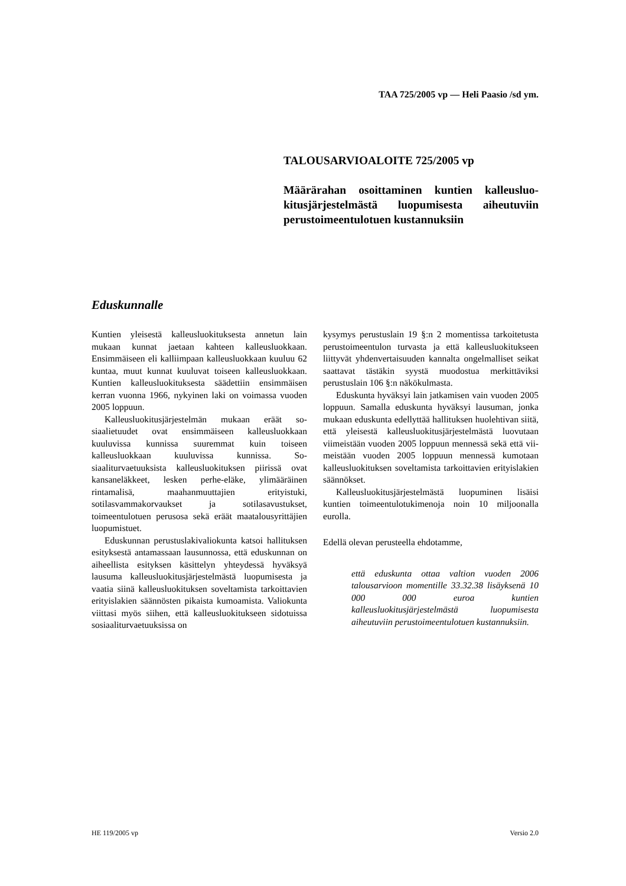TAA 725/2005 vp — Heli Paasio /sd ym.
TALOUSARVIOALOITE 725/2005 vp
Määrärahan osoittaminen kuntien kalleusluo­kitusjärjestelmästä luopumisesta aiheutuviin perustoimeentulotuen kustannuksiin
Eduskunnalle
Kuntien yleisestä kalleusluokituksesta annetun lain mukaan kunnat jaetaan kahteen kalleusluok­kaan. Ensimmäiseen eli kalliimpaan kalleusluok­kaan kuuluu 62 kuntaa, muut kunnat kuuluvat toiseen kalleusluokkaan. Kuntien kalleusluoki­tuksesta säädettiin ensimmäisen kerran vuonna 1966, nykyinen laki on voimassa vuoden 2005 loppuun.
Kalleusluokitusjärjestelmän mukaan eräät so­siaalietuudet ovat ensimmäiseen kalleusluok­kaan kuuluvissa kunnissa suuremmat kuin toi­seen kalleusluokkaan kuuluvissa kunnissa. So­siaaliturvaetuuksista kalleusluokituksen piirissä ovat kansaneläkkeet, lesken perhe-eläke, ylimää­räinen rintamalisä, maahanmuuttajien erityistu­ki, sotilasvammakorvaukset ja sotilasavustukset, toimeentulotuen perusosa sekä eräät maatalous­yrittäjien luopumistuet.
Eduskunnan perustuslakivaliokunta katsoi hallituksen esityksestä antamassaan lausunnos­sa, että eduskunnan on aiheellista esityksen käsit­telyn yhteydessä hyväksyä lausuma kalleusluoki­tusjärjestelmästä luopumisesta ja vaatia siinä kalleusluokituksen soveltamista tarkoittavien erityislakien säännösten pikaista kumoamista. Valiokunta viittasi myös siihen, että kalleusluo­kitukseen sidotuissa sosiaaliturvaetuuksissa on
kysymys perustuslain 19 §:n 2 momentissa tar­koitetusta perustoimeentulon turvasta ja että kal­leusluokitukseen liittyvät yhdenvertaisuuden kannalta ongelmalliset seikat saattavat tästäkin syystä muodostua merkittäviksi perustuslain 106 §:n näkökulmasta.
Eduskunta hyväksyi lain jatkamisen vain vuo­den 2005 loppuun. Samalla eduskunta hyväksyi lausuman, jonka mukaan eduskunta edellyttää hallituksen huolehtivan siitä, että yleisestä kal­leusluokitusjärjestelmästä luovutaan viimeistään vuoden 2005 loppuun mennessä sekä että vii­meistään vuoden 2005 loppuun mennessä kumo­taan kalleusluokituksen soveltamista tarkoitta­vien erityislakien säännökset.
Kalleusluokitusjärjestelmästä luopuminen li­säisi kuntien toimeentulotukimenoja noin 10 mil­joonalla eurolla.
Edellä olevan perusteella ehdotamme,
että eduskunta ottaa valtion vuoden 2006 talousarvioon momentille 33.32.38 lisäyksenä 10 000 000 euroa kuntien kalleusluokitusjärjestelmästä luopumi­sesta aiheutuviin perustoimeentulotuen kustannuksiin.
HE 119/2005 vp Versio 2.0